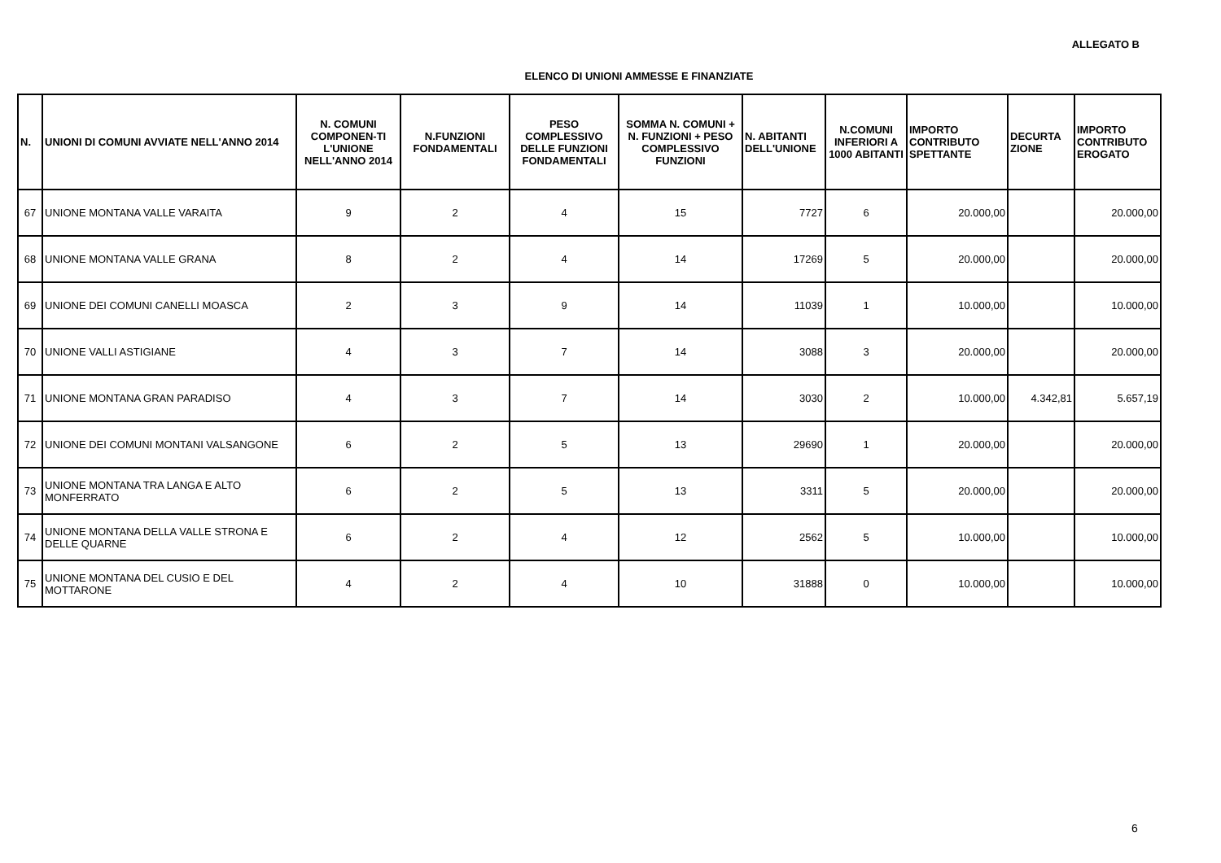ALLEGATO B
ELENCO DI UNIONI AMMESSE E FINANZIATE
| N. | UNIONI DI COMUNI AVVIATE NELL'ANNO 2014 | N. COMUNI COMPONEN-TI L'UNIONE NELL'ANNO 2014 | N.FUNZIONI FONDAMENTALI | PESO COMPLESSIVO DELLE FUNZIONI FONDAMENTALI | SOMMA N. COMUNI + N. FUNZIONI + PESO COMPLESSIVO FUNZIONI | N. ABITANTI DELL'UNIONE | N.COMUNI INFERIORI A 1000 ABITANTI | IMPORTO CONTRIBUTO SPETTANTE | DECURTA ZIONE | IMPORTO CONTRIBUTO EROGATO |
| --- | --- | --- | --- | --- | --- | --- | --- | --- | --- | --- |
| 67 | UNIONE MONTANA VALLE VARAITA | 9 | 2 | 4 | 15 | 7727 | 6 | 20.000,00 | | 20.000,00 |
| 68 | UNIONE MONTANA VALLE GRANA | 8 | 2 | 4 | 14 | 17269 | 5 | 20.000,00 | | 20.000,00 |
| 69 | UNIONE DEI COMUNI CANELLI MOASCA | 2 | 3 | 9 | 14 | 11039 | 1 | 10.000,00 | | 10.000,00 |
| 70 | UNIONE VALLI ASTIGIANE | 4 | 3 | 7 | 14 | 3088 | 3 | 20.000,00 | | 20.000,00 |
| 71 | UNIONE MONTANA GRAN PARADISO | 4 | 3 | 7 | 14 | 3030 | 2 | 10.000,00 | 4.342,81 | 5.657,19 |
| 72 | UNIONE DEI COMUNI MONTANI VALSANGONE | 6 | 2 | 5 | 13 | 29690 | 1 | 20.000,00 | | 20.000,00 |
| 73 | UNIONE MONTANA TRA LANGA E ALTO MONFERRATO | 6 | 2 | 5 | 13 | 3311 | 5 | 20.000,00 | | 20.000,00 |
| 74 | UNIONE MONTANA DELLA VALLE STRONA E DELLE QUARNE | 6 | 2 | 4 | 12 | 2562 | 5 | 10.000,00 | | 10.000,00 |
| 75 | UNIONE MONTANA DEL CUSIO E DEL MOTTARONE | 4 | 2 | 4 | 10 | 31888 | 0 | 10.000,00 | | 10.000,00 |
6